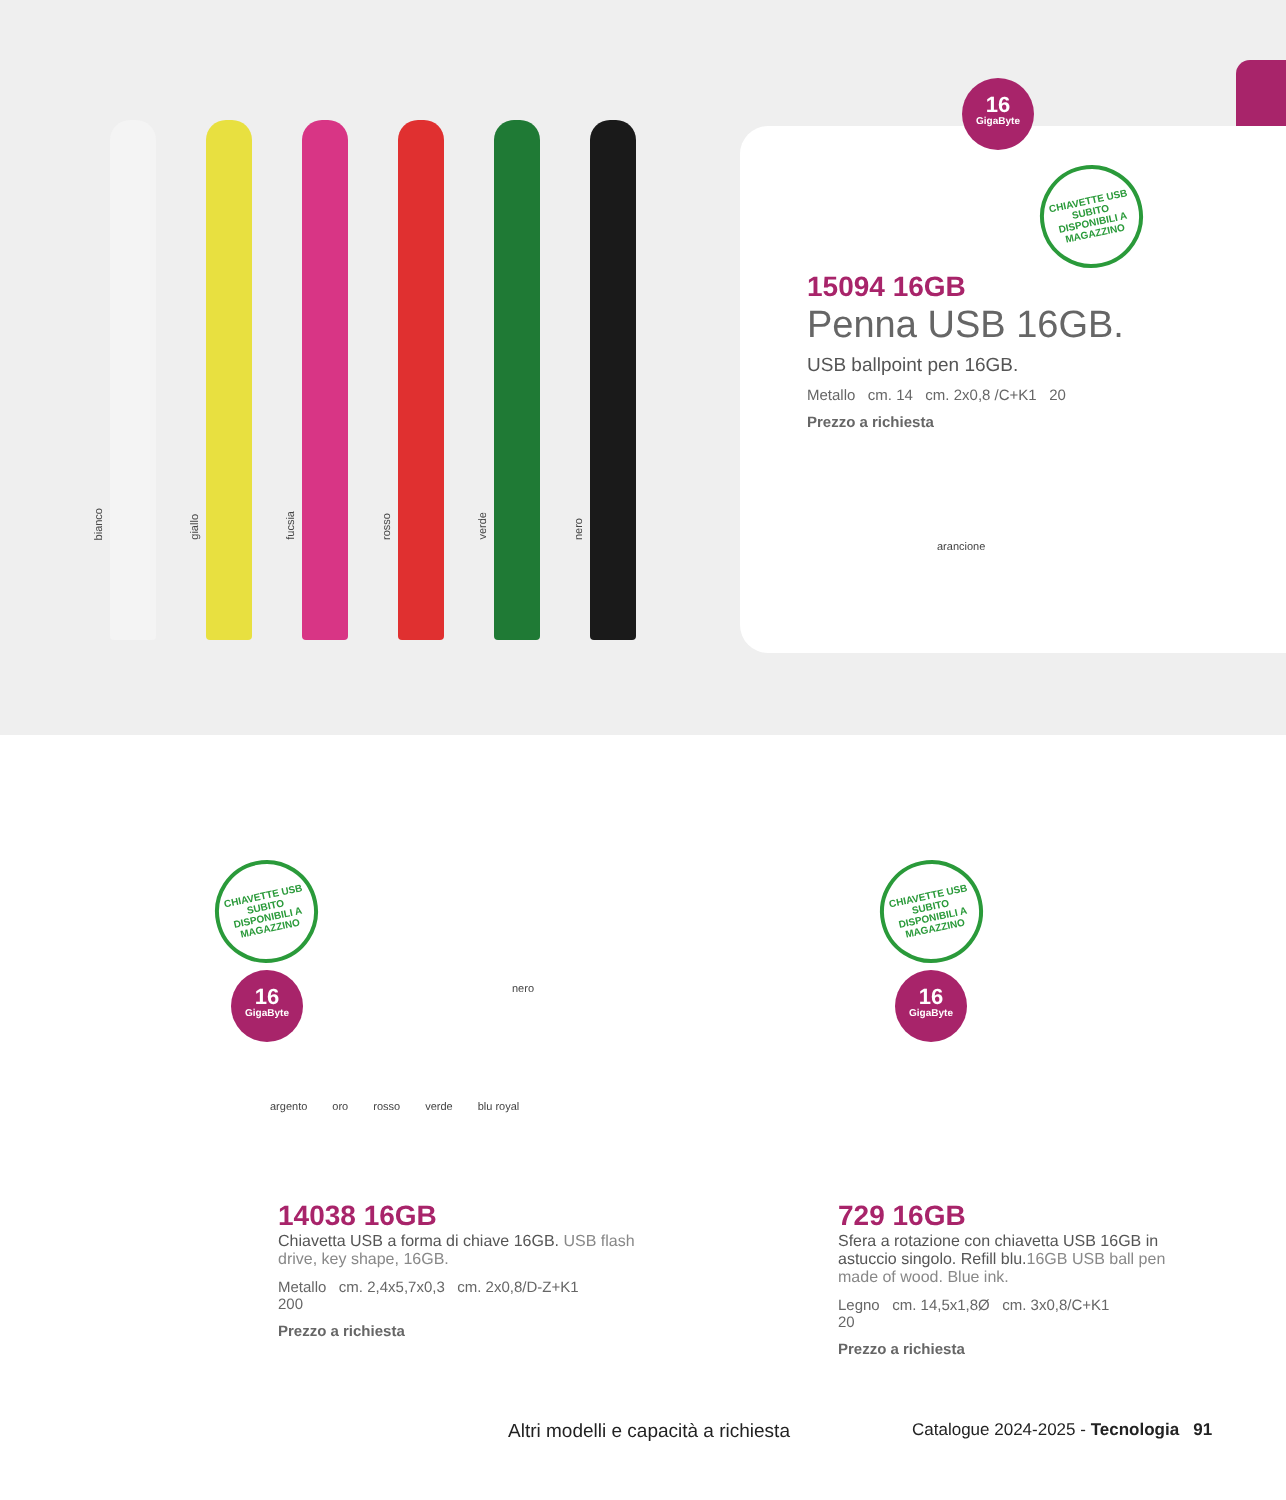bianco
giallo
fucsia
rosso
verde
nero
15094 16GB
Penna USB 16GB.
USB ballpoint pen 16GB.
Metallo cm. 14 cm. 2x0,8 /C+K1 20
Prezzo a richiesta
arancione
16
GigaByte
CHIAVETTE USB SUBITO DISPONIBILI A MAGAZZINO
CHIAVETTE USB SUBITO DISPONIBILI A MAGAZZINO
16
GigaByte
nero
argento oro rosso verde blu royal
CHIAVETTE USB SUBITO DISPONIBILI A MAGAZZINO
16
GigaByte
14038 16GB
Chiavetta USB a forma di chiave 16GB. USB flash drive, key shape, 16GB.
Metallo cm. 2,4x5,7x0,3 cm. 2x0,8/D-Z+K1
200
Prezzo a richiesta
729 16GB
Sfera a rotazione con chiavetta USB 16GB in astuccio singolo. Refill blu.16GB USB ball pen made of wood. Blue ink.
Legno cm. 14,5x1,8Ø cm. 3x0,8/C+K1
20
Prezzo a richiesta
Altri modelli e capacità a richiesta Catalogue 2024-2025 - Tecnologia 91